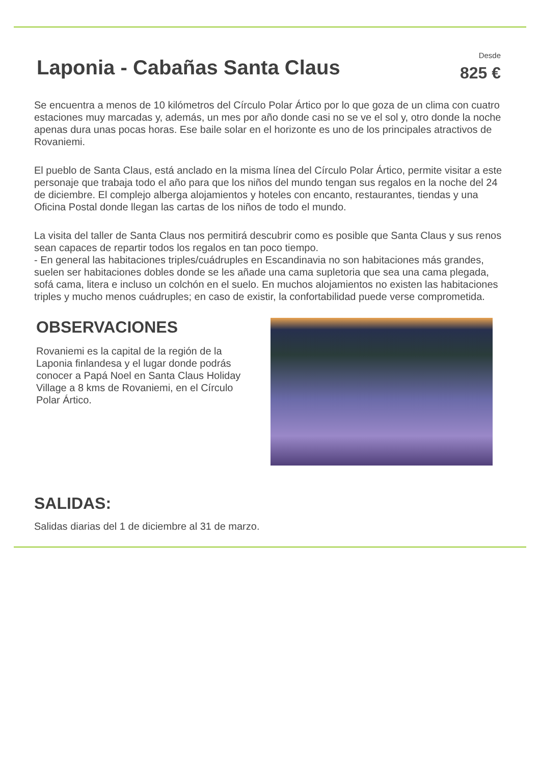Laponia - Cabañas Santa Claus
Desde
825 €
Se encuentra a menos de 10 kilómetros del Círculo Polar Ártico por lo que goza de un clima con cuatro estaciones muy marcadas y, además, un mes por año donde casi no se ve el sol y, otro donde la noche apenas dura unas pocas horas. Ese baile solar en el horizonte es uno de los principales atractivos de Rovaniemi.
El pueblo de Santa Claus, está anclado en la misma línea del Círculo Polar Ártico, permite visitar a este personaje que trabaja todo el año para que los niños del mundo tengan sus regalos en la noche del 24 de diciembre. El complejo alberga alojamientos y hoteles con encanto, restaurantes, tiendas y una Oficina Postal donde llegan las cartas de los niños de todo el mundo.
La visita del taller de Santa Claus nos permitirá descubrir como es posible que Santa Claus y sus renos sean capaces de repartir todos los regalos en tan poco tiempo.
- En general las habitaciones triples/cuádruples en Escandinavia no son habitaciones más grandes, suelen ser habitaciones dobles donde se les añade una cama supletoria que sea una cama plegada, sofá cama, litera e incluso un colchón en el suelo. En muchos alojamientos no existen las habitaciones triples y mucho menos cuádruples; en caso de existir, la confortabilidad puede verse comprometida.
OBSERVACIONES
Rovaniemi es la capital de la región de la Laponia finlandesa y el lugar donde podrás conocer a Papá Noel en Santa Claus Holiday Village a 8 kms de Rovaniemi, en el Círculo Polar Ártico.
SALIDAS:
Salidas diarias del 1 de diciembre al 31 de marzo.